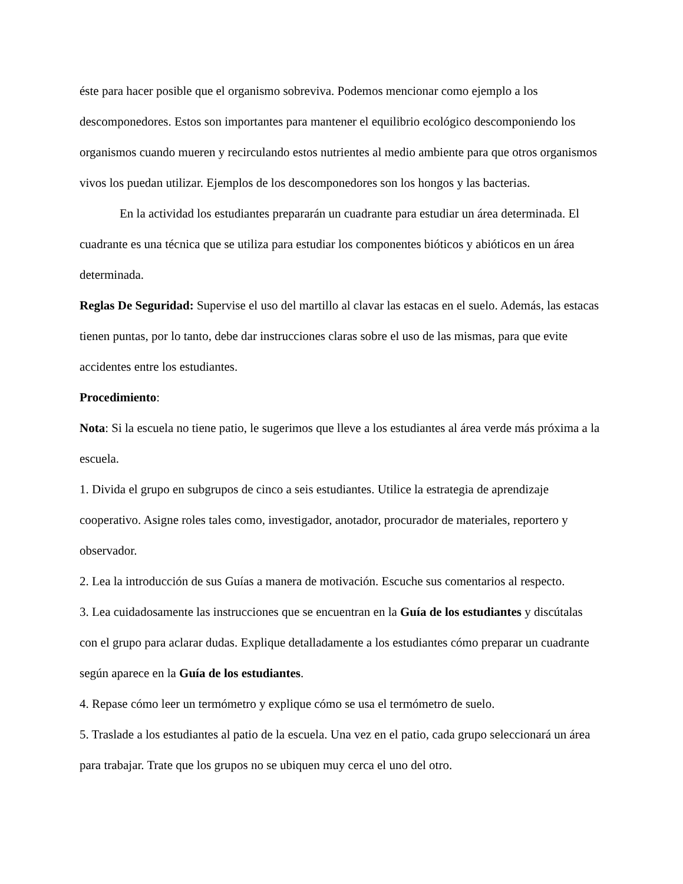éste para hacer posible que el organismo sobreviva. Podemos mencionar como ejemplo a los descomponedores. Estos son importantes para mantener el equilibrio ecológico descomponiendo los organismos cuando mueren y recirculando estos nutrientes al medio ambiente para que otros organismos vivos los puedan utilizar. Ejemplos de los descomponedores son los hongos y las bacterias.
En la actividad los estudiantes prepararán un cuadrante para estudiar un área determinada. El cuadrante es una técnica que se utiliza para estudiar los componentes bióticos y abióticos en un área determinada.
Reglas De Seguridad: Supervise el uso del martillo al clavar las estacas en el suelo. Además, las estacas tienen puntas, por lo tanto, debe dar instrucciones claras sobre el uso de las mismas, para que evite accidentes entre los estudiantes.
Procedimiento:
Nota: Si la escuela no tiene patio, le sugerimos que lleve a los estudiantes al área verde más próxima a la escuela.
1. Divida el grupo en subgrupos de cinco a seis estudiantes. Utilice la estrategia de aprendizaje cooperativo. Asigne roles tales como, investigador, anotador, procurador de materiales, reportero y observador.
2. Lea la introducción de sus Guías a manera de motivación. Escuche sus comentarios al respecto.
3. Lea cuidadosamente las instrucciones que se encuentran en la Guía de los estudiantes y discútalas con el grupo para aclarar dudas. Explique detalladamente a los estudiantes cómo preparar un cuadrante según aparece en la Guía de los estudiantes.
4. Repase cómo leer un termómetro y explique cómo se usa el termómetro de suelo.
5. Traslade a los estudiantes al patio de la escuela. Una vez en el patio, cada grupo seleccionará un área para trabajar. Trate que los grupos no se ubiquen muy cerca el uno del otro.